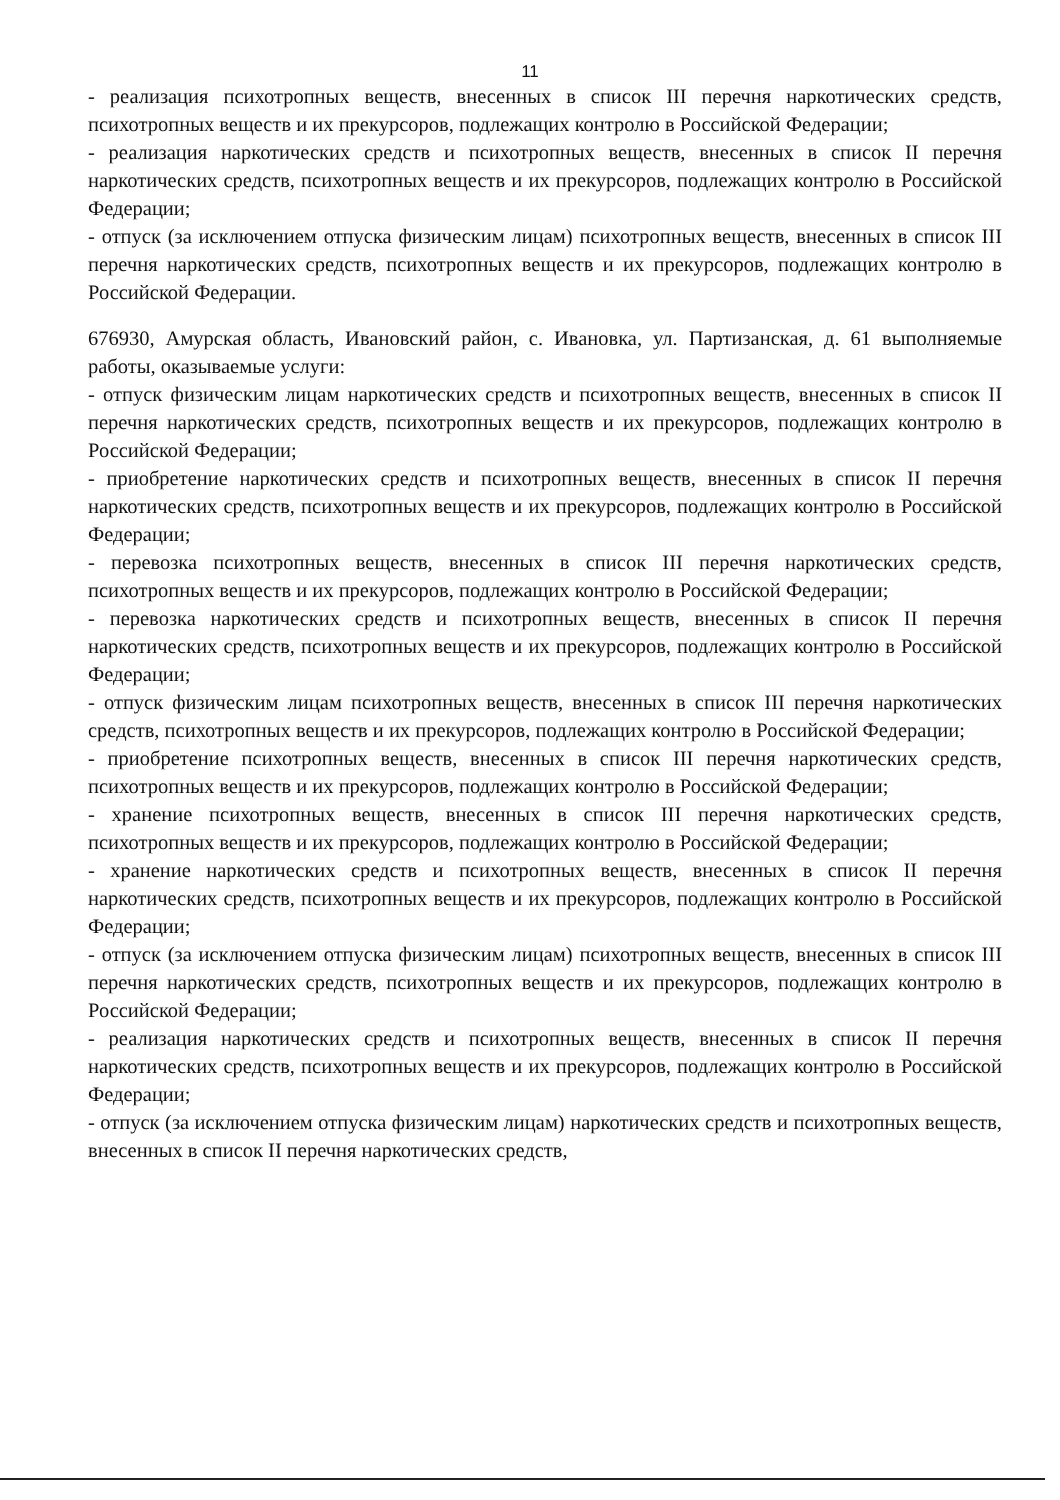11
- реализация психотропных веществ, внесенных в список III перечня наркотических средств, психотропных веществ и их прекурсоров, подлежащих контролю в Российской Федерации;
- реализация наркотических средств и психотропных веществ, внесенных в список II перечня наркотических средств, психотропных веществ и их прекурсоров, подлежащих контролю в Российской Федерации;
- отпуск (за исключением отпуска физическим лицам) психотропных веществ, внесенных в список III перечня наркотических средств, психотропных веществ и их прекурсоров, подлежащих контролю в Российской Федерации.
676930, Амурская область, Ивановский район, с. Ивановка, ул. Партизанская, д. 61 выполняемые работы, оказываемые услуги:
- отпуск физическим лицам наркотических средств и психотропных веществ, внесенных в список II перечня наркотических средств, психотропных веществ и их прекурсоров, подлежащих контролю в Российской Федерации;
- приобретение наркотических средств и психотропных веществ, внесенных в список II перечня наркотических средств, психотропных веществ и их прекурсоров, подлежащих контролю в Российской Федерации;
- перевозка психотропных веществ, внесенных в список III перечня наркотических средств, психотропных веществ и их прекурсоров, подлежащих контролю в Российской Федерации;
- перевозка наркотических средств и психотропных веществ, внесенных в список II перечня наркотических средств, психотропных веществ и их прекурсоров, подлежащих контролю в Российской Федерации;
- отпуск физическим лицам психотропных веществ, внесенных в список III перечня наркотических средств, психотропных веществ и их прекурсоров, подлежащих контролю в Российской Федерации;
- приобретение психотропных веществ, внесенных в список III перечня наркотических средств, психотропных веществ и их прекурсоров, подлежащих контролю в Российской Федерации;
- хранение психотропных веществ, внесенных в список III перечня наркотических средств, психотропных веществ и их прекурсоров, подлежащих контролю в Российской Федерации;
- хранение наркотических средств и психотропных веществ, внесенных в список II перечня наркотических средств, психотропных веществ и их прекурсоров, подлежащих контролю в Российской Федерации;
- отпуск (за исключением отпуска физическим лицам) психотропных веществ, внесенных в список III перечня наркотических средств, психотропных веществ и их прекурсоров, подлежащих контролю в Российской Федерации;
- реализация наркотических средств и психотропных веществ, внесенных в список II перечня наркотических средств, психотропных веществ и их прекурсоров, подлежащих контролю в Российской Федерации;
- отпуск (за исключением отпуска физическим лицам) наркотических средств и психотропных веществ, внесенных в список II перечня наркотических средств,